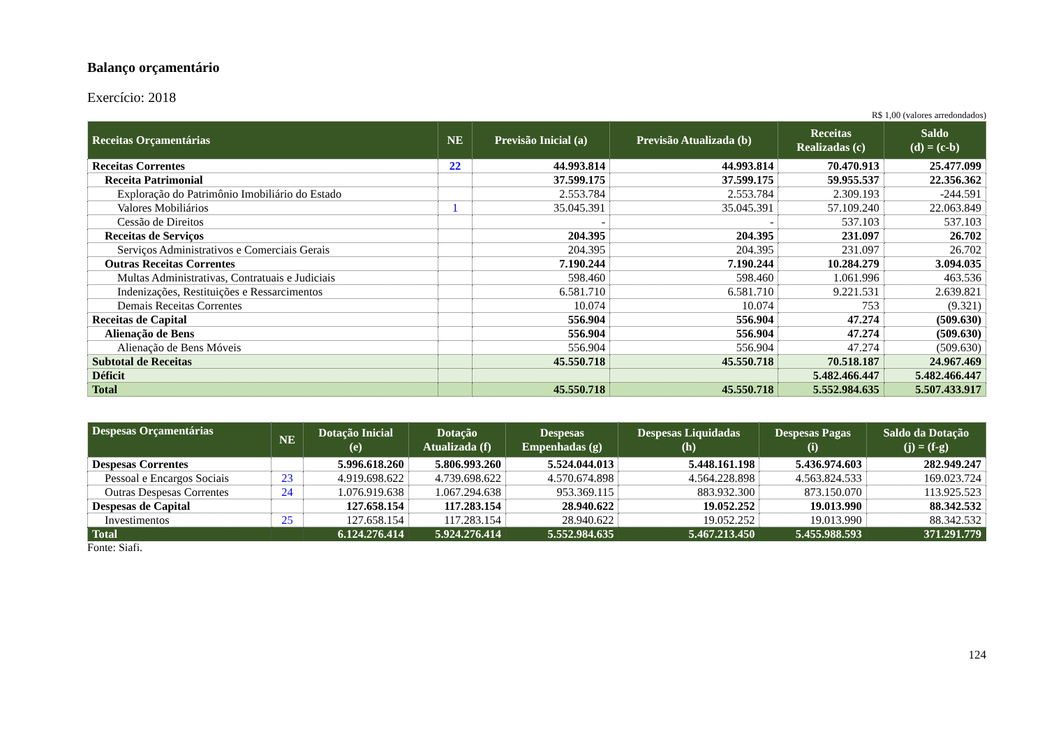Balanço orçamentário
Exercício: 2018
R$ 1,00 (valores arredondados)
| Receitas Orçamentárias | NE | Previsão Inicial (a) | Previsão Atualizada (b) | Receitas Realizadas (c) | Saldo (d) = (c-b) |
| --- | --- | --- | --- | --- | --- |
| Receitas Correntes | 22 | 44.993.814 | 44.993.814 | 70.470.913 | 25.477.099 |
| Receita Patrimonial | | 37.599.175 | 37.599.175 | 59.955.537 | 22.356.362 |
| Exploração do Patrimônio Imobiliário do Estado | | 2.553.784 | 2.553.784 | 2.309.193 | -244.591 |
| Valores Mobiliários | 1 | 35.045.391 | 35.045.391 | 57.109.240 | 22.063.849 |
| Cessão de Direitos | | - | - | 537.103 | 537.103 |
| Receitas de Serviços | | 204.395 | 204.395 | 231.097 | 26.702 |
| Serviços Administrativos e Comerciais Gerais | | 204.395 | 204.395 | 231.097 | 26.702 |
| Outras Receitas Correntes | | 7.190.244 | 7.190.244 | 10.284.279 | 3.094.035 |
| Multas Administrativas, Contratuais e Judiciais | | 598.460 | 598.460 | 1.061.996 | 463.536 |
| Indenizações, Restituições e Ressarcimentos | | 6.581.710 | 6.581.710 | 9.221.531 | 2.639.821 |
| Demais Receitas Correntes | | 10.074 | 10.074 | 753 | (9.321) |
| Receitas de Capital | | 556.904 | 556.904 | 47.274 | (509.630) |
| Alienação de Bens | | 556.904 | 556.904 | 47.274 | (509.630) |
| Alienação de Bens Móveis | | 556.904 | 556.904 | 47.274 | (509.630) |
| Subtotal de Receitas | | 45.550.718 | 45.550.718 | 70.518.187 | 24.967.469 |
| Déficit | | | | 5.482.466.447 | 5.482.466.447 |
| Total | | 45.550.718 | 45.550.718 | 5.552.984.635 | 5.507.433.917 |
| Despesas Orçamentárias | NE | Dotação Inicial (e) | Dotação Atualizada (f) | Despesas Empenhadas (g) | Despesas Liquidadas (h) | Despesas Pagas (i) | Saldo da Dotação (j) = (f-g) |
| --- | --- | --- | --- | --- | --- | --- | --- |
| Despesas Correntes | | 5.996.618.260 | 5.806.993.260 | 5.524.044.013 | 5.448.161.198 | 5.436.974.603 | 282.949.247 |
| Pessoal e Encargos Sociais | 23 | 4.919.698.622 | 4.739.698.622 | 4.570.674.898 | 4.564.228.898 | 4.563.824.533 | 169.023.724 |
| Outras Despesas Correntes | 24 | 1.076.919.638 | 1.067.294.638 | 953.369.115 | 883.932.300 | 873.150.070 | 113.925.523 |
| Despesas de Capital | | 127.658.154 | 117.283.154 | 28.940.622 | 19.052.252 | 19.013.990 | 88.342.532 |
| Investimentos | 25 | 127.658.154 | 117.283.154 | 28.940.622 | 19.052.252 | 19.013.990 | 88.342.532 |
| Total | | 6.124.276.414 | 5.924.276.414 | 5.552.984.635 | 5.467.213.450 | 5.455.988.593 | 371.291.779 |
Fonte: Siafi.
124